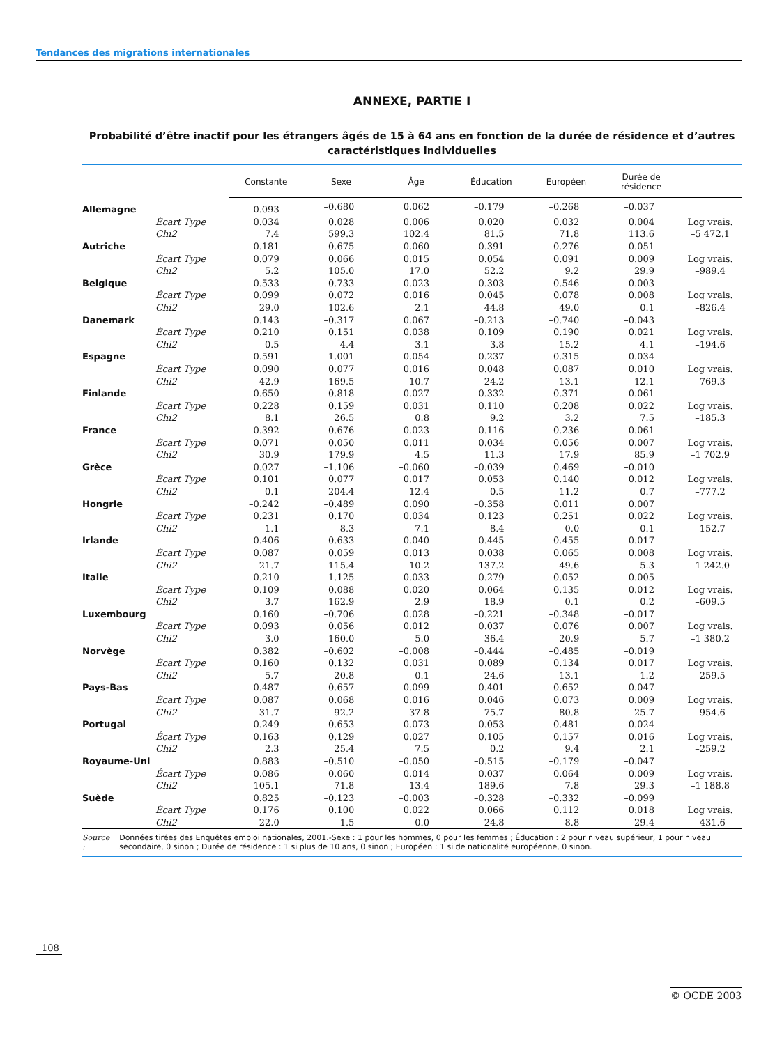Tendances des migrations internationales
ANNEXE, PARTIE I
Probabilité d’être inactif pour les étrangers âgés de 15 à 64 ans en fonction de la durée de résidence et d’autres caractéristiques individuelles
| | | Constante | Sexe | Âge | Éducation | Européen | Durée de résidence | |
| --- | --- | --- | --- | --- | --- | --- | --- | --- |
| Allemagne | | –0.093 | –0.680 | 0.062 | –0.179 | –0.268 | –0.037 | |
| | Écart Type | 0.034 | 0.028 | 0.006 | 0.020 | 0.032 | 0.004 | Log vrais. |
| | Chi2 | 7.4 | 599.3 | 102.4 | 81.5 | 71.8 | 113.6 | –5 472.1 |
| Autriche | | –0.181 | –0.675 | 0.060 | –0.391 | 0.276 | –0.051 | |
| | Écart Type | 0.079 | 0.066 | 0.015 | 0.054 | 0.091 | 0.009 | Log vrais. |
| | Chi2 | 5.2 | 105.0 | 17.0 | 52.2 | 9.2 | 29.9 | –989.4 |
| Belgique | | 0.533 | –0.733 | 0.023 | –0.303 | –0.546 | –0.003 | |
| | Écart Type | 0.099 | 0.072 | 0.016 | 0.045 | 0.078 | 0.008 | Log vrais. |
| | Chi2 | 29.0 | 102.6 | 2.1 | 44.8 | 49.0 | 0.1 | –826.4 |
| Danemark | | 0.143 | –0.317 | 0.067 | –0.213 | –0.740 | –0.043 | |
| | Écart Type | 0.210 | 0.151 | 0.038 | 0.109 | 0.190 | 0.021 | Log vrais. |
| | Chi2 | 0.5 | 4.4 | 3.1 | 3.8 | 15.2 | 4.1 | –194.6 |
| Espagne | | –0.591 | –1.001 | 0.054 | –0.237 | 0.315 | 0.034 | |
| | Écart Type | 0.090 | 0.077 | 0.016 | 0.048 | 0.087 | 0.010 | Log vrais. |
| | Chi2 | 42.9 | 169.5 | 10.7 | 24.2 | 13.1 | 12.1 | –769.3 |
| Finlande | | 0.650 | –0.818 | –0.027 | –0.332 | –0.371 | –0.061 | |
| | Écart Type | 0.228 | 0.159 | 0.031 | 0.110 | 0.208 | 0.022 | Log vrais. |
| | Chi2 | 8.1 | 26.5 | 0.8 | 9.2 | 3.2 | 7.5 | –185.3 |
| France | | 0.392 | –0.676 | 0.023 | –0.116 | –0.236 | –0.061 | |
| | Écart Type | 0.071 | 0.050 | 0.011 | 0.034 | 0.056 | 0.007 | Log vrais. |
| | Chi2 | 30.9 | 179.9 | 4.5 | 11.3 | 17.9 | 85.9 | –1 702.9 |
| Grèce | | 0.027 | –1.106 | –0.060 | –0.039 | 0.469 | –0.010 | |
| | Écart Type | 0.101 | 0.077 | 0.017 | 0.053 | 0.140 | 0.012 | Log vrais. |
| | Chi2 | 0.1 | 204.4 | 12.4 | 0.5 | 11.2 | 0.7 | –777.2 |
| Hongrie | | –0.242 | –0.489 | 0.090 | –0.358 | 0.011 | 0.007 | |
| | Écart Type | 0.231 | 0.170 | 0.034 | 0.123 | 0.251 | 0.022 | Log vrais. |
| | Chi2 | 1.1 | 8.3 | 7.1 | 8.4 | 0.0 | 0.1 | –152.7 |
| Irlande | | 0.406 | –0.633 | 0.040 | –0.445 | –0.455 | –0.017 | |
| | Écart Type | 0.087 | 0.059 | 0.013 | 0.038 | 0.065 | 0.008 | Log vrais. |
| | Chi2 | 21.7 | 115.4 | 10.2 | 137.2 | 49.6 | 5.3 | –1 242.0 |
| Italie | | 0.210 | –1.125 | –0.033 | –0.279 | 0.052 | 0.005 | |
| | Écart Type | 0.109 | 0.088 | 0.020 | 0.064 | 0.135 | 0.012 | Log vrais. |
| | Chi2 | 3.7 | 162.9 | 2.9 | 18.9 | 0.1 | 0.2 | –609.5 |
| Luxembourg | | 0.160 | –0.706 | 0.028 | –0.221 | –0.348 | –0.017 | |
| | Écart Type | 0.093 | 0.056 | 0.012 | 0.037 | 0.076 | 0.007 | Log vrais. |
| | Chi2 | 3.0 | 160.0 | 5.0 | 36.4 | 20.9 | 5.7 | –1 380.2 |
| Norvège | | 0.382 | –0.602 | –0.008 | –0.444 | –0.485 | –0.019 | |
| | Écart Type | 0.160 | 0.132 | 0.031 | 0.089 | 0.134 | 0.017 | Log vrais. |
| | Chi2 | 5.7 | 20.8 | 0.1 | 24.6 | 13.1 | 1.2 | –259.5 |
| Pays-Bas | | 0.487 | –0.657 | 0.099 | –0.401 | –0.652 | –0.047 | |
| | Écart Type | 0.087 | 0.068 | 0.016 | 0.046 | 0.073 | 0.009 | Log vrais. |
| | Chi2 | 31.7 | 92.2 | 37.8 | 75.7 | 80.8 | 25.7 | –954.6 |
| Portugal | | –0.249 | –0.653 | –0.073 | –0.053 | 0.481 | 0.024 | |
| | Écart Type | 0.163 | 0.129 | 0.027 | 0.105 | 0.157 | 0.016 | Log vrais. |
| | Chi2 | 2.3 | 25.4 | 7.5 | 0.2 | 9.4 | 2.1 | –259.2 |
| Royaume-Uni | | 0.883 | –0.510 | –0.050 | –0.515 | –0.179 | –0.047 | |
| | Écart Type | 0.086 | 0.060 | 0.014 | 0.037 | 0.064 | 0.009 | Log vrais. |
| | Chi2 | 105.1 | 71.8 | 13.4 | 189.6 | 7.8 | 29.3 | –1 188.8 |
| Suède | | 0.825 | –0.123 | –0.003 | –0.328 | –0.332 | –0.099 | |
| | Écart Type | 0.176 | 0.100 | 0.022 | 0.066 | 0.112 | 0.018 | Log vrais. |
| | Chi2 | 22.0 | 1.5 | 0.0 | 24.8 | 8.8 | 29.4 | –431.6 |
Source : Données tirées des Enquêtes emploi nationales, 2001.-Sexe : 1 pour les hommes, 0 pour les femmes ; Éducation : 2 pour niveau supérieur, 1 pour niveau secondaire, 0 sinon ; Durée de résidence : 1 si plus de 10 ans, 0 sinon ; Européen : 1 si de nationalité européenne, 0 sinon.
108
© OCDE 2003